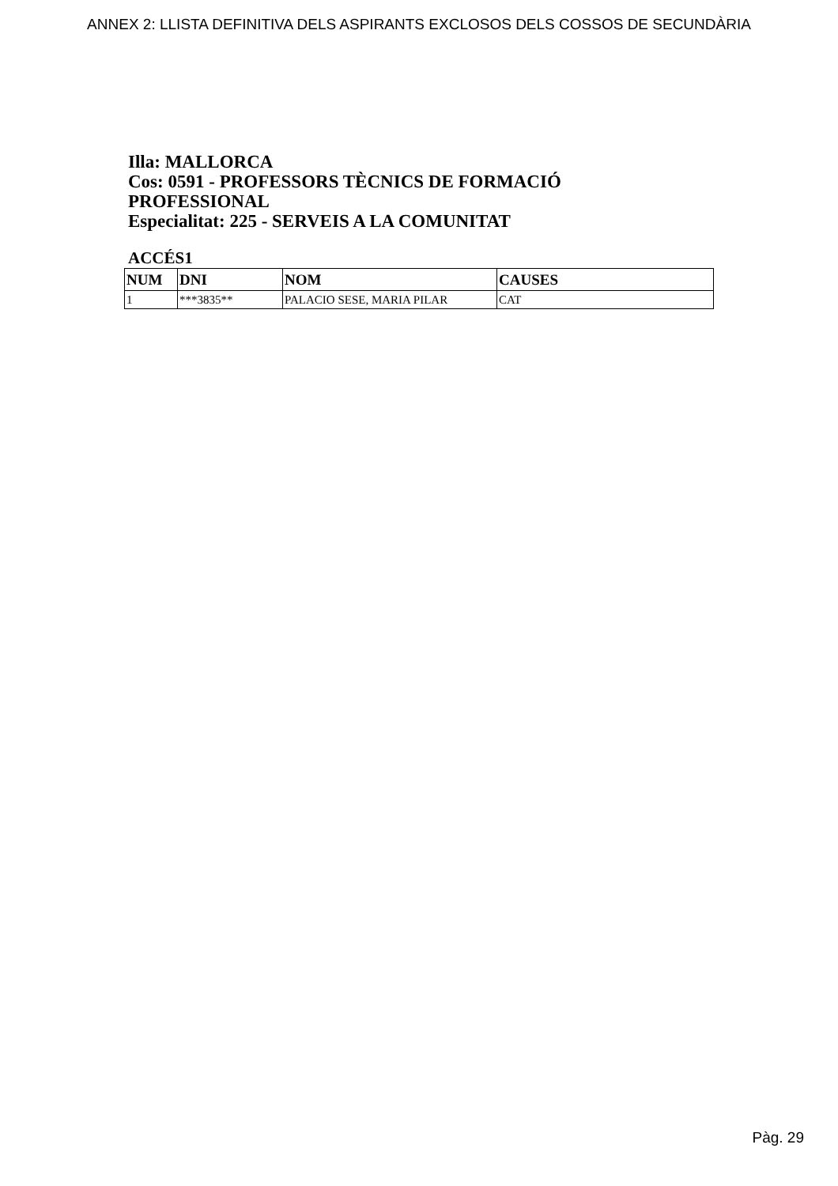ANNEX 2: LLISTA DEFINITIVA DELS ASPIRANTS EXCLOSOS DELS COSSOS DE SECUNDÀRIA
Illa: MALLORCA
Cos: 0591 - PROFESSORS TÈCNICS DE FORMACIÓ PROFESSIONAL
Especialitat: 225 - SERVEIS A LA COMUNITAT
ACCÉS1
| NUM | DNI | NOM | CAUSES |
| --- | --- | --- | --- |
| 1 | ***3835** | PALACIO SESE, MARIA PILAR | CAT |
Pàg. 29